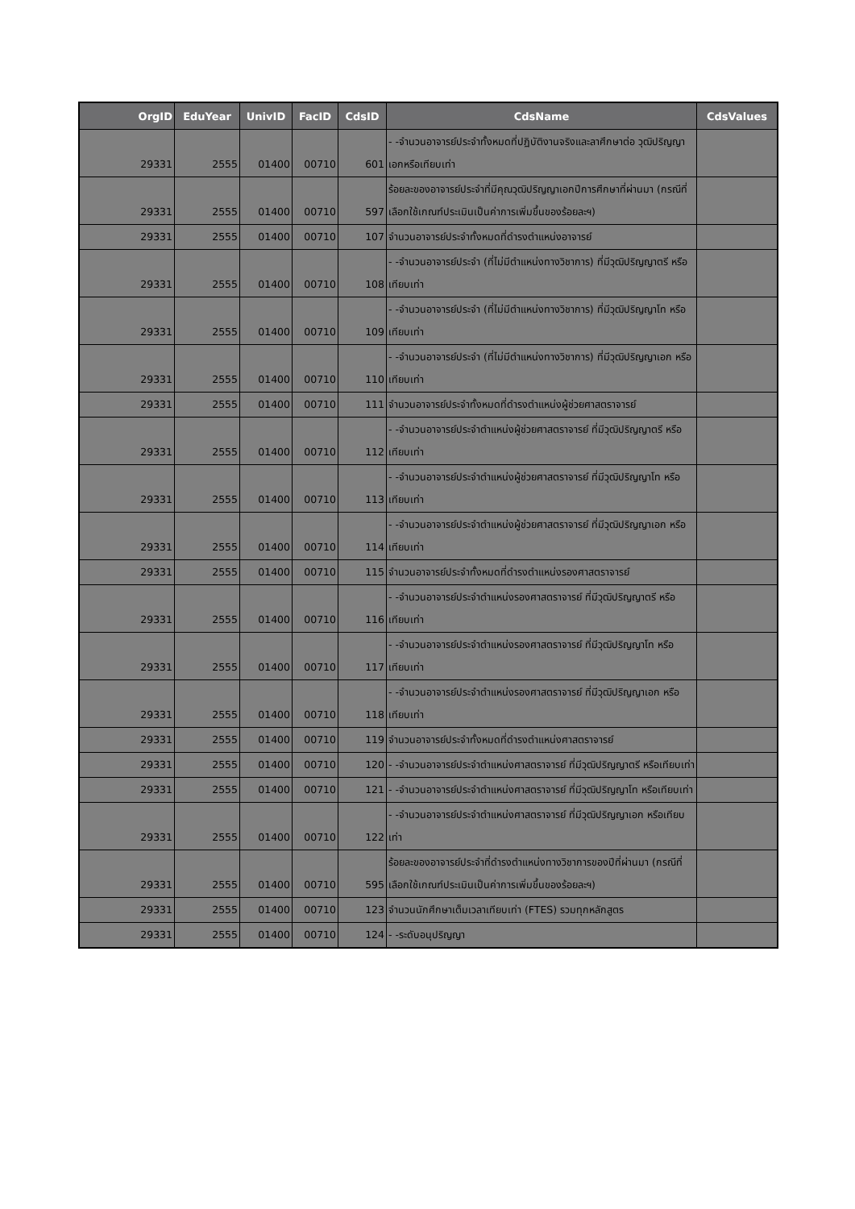| OrgID | EduYear | UnivID | FacID | CdsID | CdsName | CdsValues |
| --- | --- | --- | --- | --- | --- | --- |
| 29331 | 2555 | 01400 | 00710 | 601 | - -จำนวนอาจารย์ประจำทั้งหมดที่ปฏิบัติงานจริงและลาศึกษาต่อ วุฒิปริญญาเอกหรือเทียบเท่า | |
| 29331 | 2555 | 01400 | 00710 | 597 | ร้อยละของอาจารย์ประจำที่มีคุณวุฒิปริญญาเอกปีการศึกษาที่ผ่านมา (กรณีที่เลือกใช้เกณฑ์ประเมินเป็นค่าการเพิ่มขึ้นของร้อยละฯ) | |
| 29331 | 2555 | 01400 | 00710 | 107 | จำนวนอาจารย์ประจำทั้งหมดที่ดำรงตำแหน่งอาจารย์ | |
| 29331 | 2555 | 01400 | 00710 | 108 | - -จำนวนอาจารย์ประจำ (ที่ไม่มีตำแหน่งทางวิชาการ) ที่มีวุฒิปริญญาตรี หรือเทียบเท่า | |
| 29331 | 2555 | 01400 | 00710 | 109 | - -จำนวนอาจารย์ประจำ (ที่ไม่มีตำแหน่งทางวิชาการ) ที่มีวุฒิปริญญาโท หรือเทียบเท่า | |
| 29331 | 2555 | 01400 | 00710 | 110 | - -จำนวนอาจารย์ประจำ (ที่ไม่มีตำแหน่งทางวิชาการ) ที่มีวุฒิปริญญาเอก หรือเทียบเท่า | |
| 29331 | 2555 | 01400 | 00710 | 111 | จำนวนอาจารย์ประจำทั้งหมดที่ดำรงตำแหน่งผู้ช่วยศาสตราจารย์ | |
| 29331 | 2555 | 01400 | 00710 | 112 | - -จำนวนอาจารย์ประจำตำแหน่งผู้ช่วยศาสตราจารย์ ที่มีวุฒิปริญญาตรี หรือเทียบเท่า | |
| 29331 | 2555 | 01400 | 00710 | 113 | - -จำนวนอาจารย์ประจำตำแหน่งผู้ช่วยศาสตราจารย์ ที่มีวุฒิปริญญาโท หรือเทียบเท่า | |
| 29331 | 2555 | 01400 | 00710 | 114 | - -จำนวนอาจารย์ประจำตำแหน่งผู้ช่วยศาสตราจารย์ ที่มีวุฒิปริญญาเอก หรือเทียบเท่า | |
| 29331 | 2555 | 01400 | 00710 | 115 | จำนวนอาจารย์ประจำทั้งหมดที่ดำรงตำแหน่งรองศาสตราจารย์ | |
| 29331 | 2555 | 01400 | 00710 | 116 | - -จำนวนอาจารย์ประจำตำแหน่งรองศาสตราจารย์ ที่มีวุฒิปริญญาตรี หรือเทียบเท่า | |
| 29331 | 2555 | 01400 | 00710 | 117 | - -จำนวนอาจารย์ประจำตำแหน่งรองศาสตราจารย์ ที่มีวุฒิปริญญาโท หรือเทียบเท่า | |
| 29331 | 2555 | 01400 | 00710 | 118 | - -จำนวนอาจารย์ประจำตำแหน่งรองศาสตราจารย์ ที่มีวุฒิปริญญาเอก หรือเทียบเท่า | |
| 29331 | 2555 | 01400 | 00710 | 119 | จำนวนอาจารย์ประจำทั้งหมดที่ดำรงตำแหน่งศาสตราจารย์ | |
| 29331 | 2555 | 01400 | 00710 | 120 | - -จำนวนอาจารย์ประจำตำแหน่งศาสตราจารย์ ที่มีวุฒิปริญญาตรี หรือเทียบเท่า | |
| 29331 | 2555 | 01400 | 00710 | 121 | - -จำนวนอาจารย์ประจำตำแหน่งศาสตราจารย์ ที่มีวุฒิปริญญาโท หรือเทียบเท่า | |
| 29331 | 2555 | 01400 | 00710 | 122 | - -จำนวนอาจารย์ประจำตำแหน่งศาสตราจารย์ ที่มีวุฒิปริญญาเอก หรือเทียบเท่า | |
| 29331 | 2555 | 01400 | 00710 | 595 | ร้อยละของอาจารย์ประจำที่ดำรงตำแหน่งทางวิชาการของปีที่ผ่านมา (กรณีที่เลือกใช้เกณฑ์ประเมินเป็นค่าการเพิ่มขึ้นของร้อยละฯ) | |
| 29331 | 2555 | 01400 | 00710 | 123 | จำนวนนักศึกษาเต็มเวลาเทียบเท่า (FTES) รวมทุกหลักสูตร | |
| 29331 | 2555 | 01400 | 00710 | 124 | - -ระดับอนุปริญญา | |